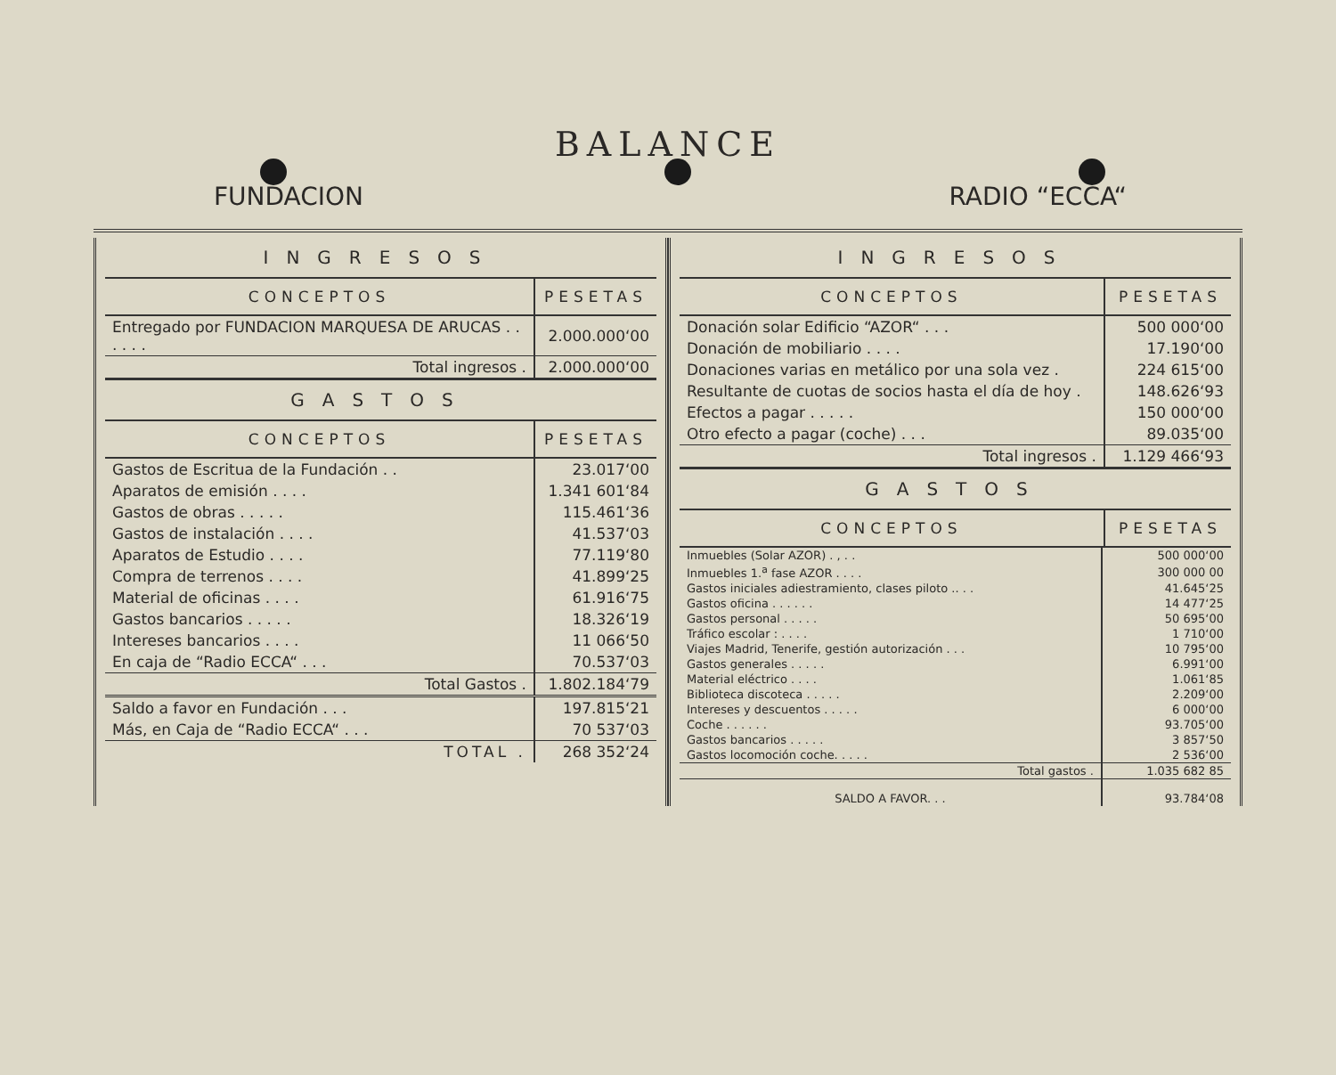BALANCE
FUNDACION RADIO “ECCA“
| INGRESOS | |
| --- | --- |
| CONCEPTOS | PESETAS |
| Entregado por FUNDACION MARQUESA DE ARUCAS . . . . . . | 2.000.000‘00 |
| Total ingresos . | 2.000.000‘00 |
| GASTOS | |
| CONCEPTOS | PESETAS |
| Gastos de Escritua de la Fundación . . | 23.017‘00 |
| Aparatos de emisión . . . . | 1.341 601‘84 |
| Gastos de obras . . . . . | 115.461‘36 |
| Gastos de instalación . . . . | 41.537‘03 |
| Aparatos de Estudio . . . . | 77.119‘80 |
| Compra de terrenos . . . . | 41.899‘25 |
| Material de oficinas . . . . | 61.916‘75 |
| Gastos bancarios . . . . . | 18.326‘19 |
| Intereses bancarios . . . . | 11 066‘50 |
| En caja de “Radio ECCA“ . . . | 70.537‘03 |
| Total Gastos . | 1.802.184‘79 |
| Saldo a favor en Fundación . . . | 197.815‘21 |
| Más, en Caja de “Radio ECCA“ . . . | 70 537‘03 |
| TOTAL . | 268 352‘24 |
| INGRESOS | |
| --- | --- |
| CONCEPTOS | PESETAS |
| Donación solar Edificio “AZOR“ . . . | 500 000‘00 |
| Donación de mobiliario . . . . | 17.190‘00 |
| Donaciones varias en metálico por una sola vez . | 224 615‘00 |
| Resultante de cuotas de socios hasta el día de hoy . | 148.626‘93 |
| Efectos a pagar . . . . . | 150 000‘00 |
| Otro efecto a pagar (coche) . . . | 89.035‘00 |
| Total ingresos . | 1.129 466‘93 |
| GASTOS | |
| CONCEPTOS | PESETAS |
| Inmuebles (Solar AZOR) . , . . | 500 000‘00 |
| Inmuebles 1.<sup>a</sup> fase AZOR . . . . | 300 000 00 |
| Gastos iniciales adiestramiento, clases piloto .. . . | 41.645‘25 |
| Gastos oficina . . . . . . | 14 477‘25 |
| Gastos personal . . . . . | 50 695‘00 |
| Tráfico escolar : . . . . | 1 710‘00 |
| Viajes Madrid, Tenerife, gestión autorización . . . | 10 795‘00 |
| Gastos generales . . . . . | 6.991‘00 |
| Material eléctrico . . . . | 1.061‘85 |
| Biblioteca discoteca . . . . . | 2.209‘00 |
| Intereses y descuentos . . . . . | 6 000‘00 |
| Coche . . . . . . | 93.705‘00 |
| Gastos bancarios . . . . . | 3 857‘50 |
| Gastos locomoción coche. . . . . | 2 536‘00 |
| Total gastos . | 1.035 682 85 |
| SALDO A FAVOR. . . | 93.784‘08 |